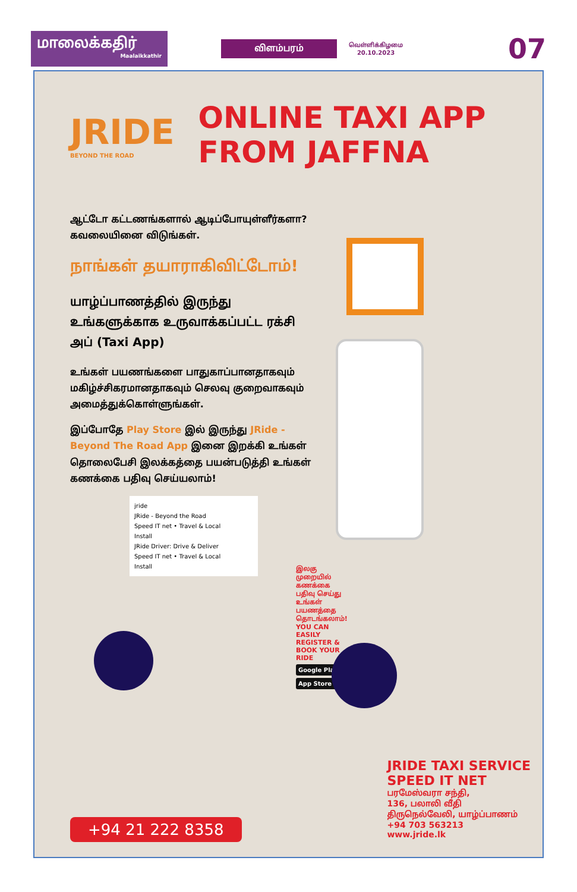மாலைக்கதிர்
Maalaikkathir
விளம்பரம்
வெள்ளிக்கிழமை
20.10.2023
07
JRIDE
BEYOND THE ROAD
ONLINE TAXI APP
FROM JAFFNA
ஆட்டோ கட்டணங்களால் ஆடிப்போயுள்ளீர்களா?
கவலையினை விடுங்கள்.
நாங்கள் தயாராகிவிட்டோம்!
யாழ்ப்பாணத்தில் இருந்து உங்களுக்காக உருவாக்கப்பட்ட ரக்சி அப் (Taxi App)
உங்கள் பயணங்களை பாதுகாப்பானதாகவும் மகிழ்ச்சிகரமானதாகவும் செலவு குறைவாகவும் அமைத்துக்கொள்ளுங்கள்.
இப்போதே Play Store இல் இருந்து JRide - Beyond The Road App இனை இறக்கி உங்கள் தொலைபேசி இலக்கத்தை பயன்படுத்தி உங்கள் கணக்கை பதிவு செய்யலாம்!
jride
JRide - Beyond the Road
Speed IT net • Travel & Local
Install
JRide Driver: Drive & Deliver
Speed IT net • Travel & Local
Install
இலகு முறையில் கணக்கை பதிவு செய்து உங்கள் பயணத்தை தொடங்கலாம்!
YOU CAN EASILY REGISTER & BOOK YOUR RIDE
Google Play
App Store
+94 21 222 8358
JRIDE TAXI SERVICE
SPEED IT NET
பரமேஸ்வரா சந்தி,
136, பலாலி வீதி
திருநெல்வேலி, யாழ்ப்பாணம்
+94 703 563213
www.jride.lk